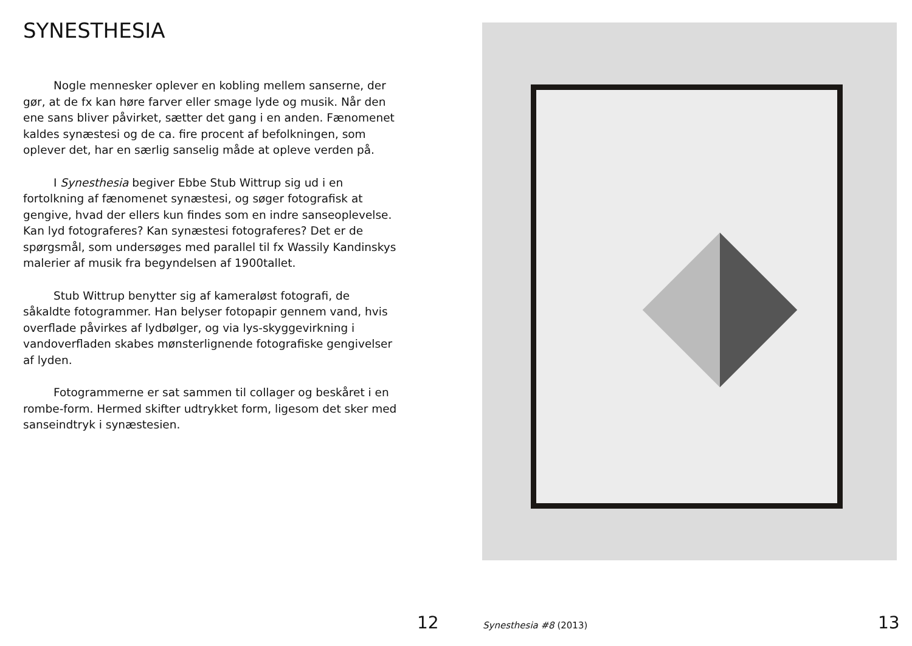SYNESTHESIA
Nogle mennesker oplever en kobling mellem sanserne, der gør, at de fx kan høre farver eller smage lyde og musik. Når den ene sans bliver påvirket, sætter det gang i en anden. Fænomenet kaldes synæstesi og de ca. fire procent af befolkningen, som oplever det, har en særlig sanselig måde at opleve verden på.
I Synesthesia begiver Ebbe Stub Wittrup sig ud i en fortolkning af fænomenet synæstesi, og søger fotografisk at gengive, hvad der ellers kun findes som en indre sanse­oplevelse. Kan lyd fotograferes? Kan synæstesi fotografe­res? Det er de spørgsmål, som undersøges med parallel til fx Wassily Kandinskys malerier af musik fra begyndelsen af 1900tallet.
Stub Wittrup benytter sig af kameraløst fotografi, de såkaldte fotogrammer. Han belyser fotopapir gennem vand, hvis overflade påvirkes af lydbølger, og via lys-skyggevirk­ning i vandoverfladen skabes mønsterlignende fotografiske gengivelser af lyden.
Fotogrammerne er sat sammen til collager og beskåret i en rombe-form. Hermed skifter udtrykket form, ligesom det sker med sanseindtryk i synæstesien.
12 Synesthesia #8 (2013) 13